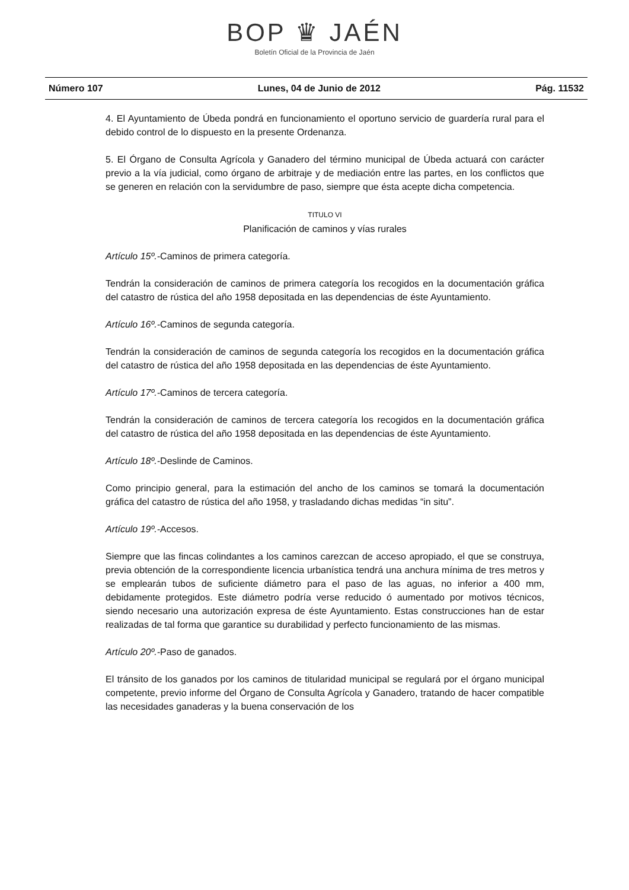BOP ♛ JAÉN
Boletín Oficial de la Provincia de Jaén
Número 107 Lunes, 04 de Junio de 2012 Pág. 11532
4. El Ayuntamiento de Úbeda pondrá en funcionamiento el oportuno servicio de guardería rural para el debido control de lo dispuesto en la presente Ordenanza.
5. El Órgano de Consulta Agrícola y Ganadero del término municipal de Úbeda actuará con carácter previo a la vía judicial, como órgano de arbitraje y de mediación entre las partes, en los conflictos que se generen en relación con la servidumbre de paso, siempre que ésta acepte dicha competencia.
TITULO VI
Planificación de caminos y vías rurales
Artículo 15º.-Caminos de primera categoría.
Tendrán la consideración de caminos de primera categoría los recogidos en la documentación gráfica del catastro de rústica del año 1958 depositada en las dependencias de éste Ayuntamiento.
Artículo 16º.-Caminos de segunda categoría.
Tendrán la consideración de caminos de segunda categoría los recogidos en la documentación gráfica del catastro de rústica del año 1958 depositada en las dependencias de éste Ayuntamiento.
Artículo 17º.-Caminos de tercera categoría.
Tendrán la consideración de caminos de tercera categoría los recogidos en la documentación gráfica del catastro de rústica del año 1958 depositada en las dependencias de éste Ayuntamiento.
Artículo 18º.-Deslinde de Caminos.
Como principio general, para la estimación del ancho de los caminos se tomará la documentación gráfica del catastro de rústica del año 1958, y trasladando dichas medidas “in situ”.
Artículo 19º.-Accesos.
Siempre que las fincas colindantes a los caminos carezcan de acceso apropiado, el que se construya, previa obtención de la correspondiente licencia urbanística tendrá una anchura mínima de tres metros y se emplearán tubos de suficiente diámetro para el paso de las aguas, no inferior a 400 mm, debidamente protegidos. Este diámetro podría verse reducido ó aumentado por motivos técnicos, siendo necesario una autorización expresa de éste Ayuntamiento. Estas construcciones han de estar realizadas de tal forma que garantice su durabilidad y perfecto funcionamiento de las mismas.
Artículo 20º.-Paso de ganados.
El tránsito de los ganados por los caminos de titularidad municipal se regulará por el órgano municipal competente, previo informe del Órgano de Consulta Agrícola y Ganadero, tratando de hacer compatible las necesidades ganaderas y la buena conservación de los